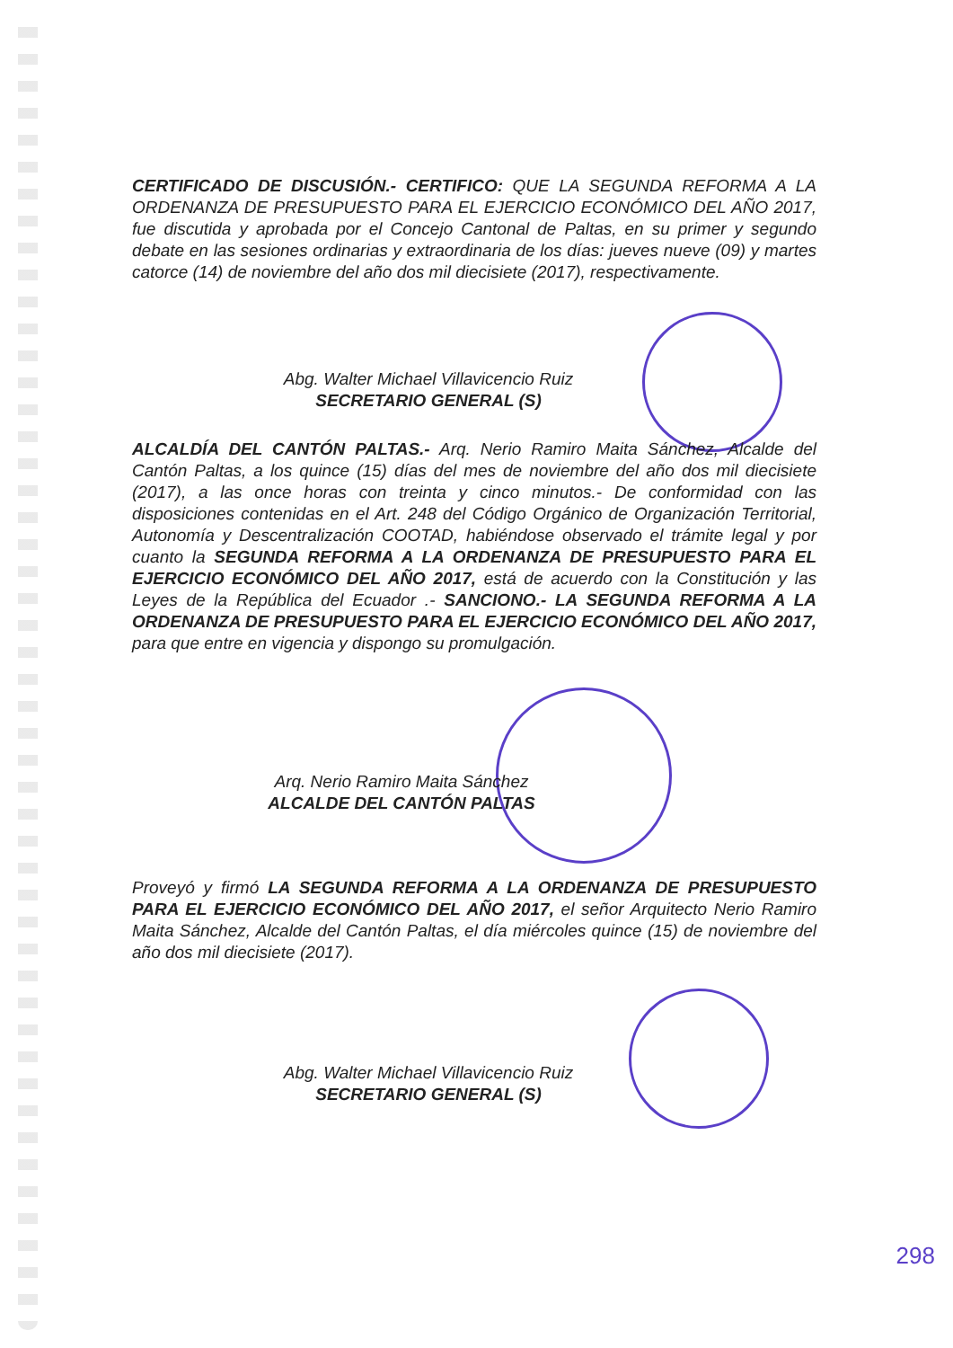CERTIFICADO DE DISCUSIÓN.- CERTIFICO: QUE LA SEGUNDA REFORMA A LA ORDENANZA DE PRESUPUESTO PARA EL EJERCICIO ECONÓMICO DEL AÑO 2017, fue discutida y aprobada por el Concejo Cantonal de Paltas, en su primer y segundo debate en las sesiones ordinarias y extraordinaria de los días: jueves nueve (09) y martes catorce (14) de noviembre del año dos mil diecisiete (2017), respectivamente.
Abg. Walter Michael Villavicencio Ruiz
SECRETARIO GENERAL (S)
ALCALDÍA DEL CANTÓN PALTAS.- Arq. Nerio Ramiro Maita Sánchez, Alcalde del Cantón Paltas, a los quince (15) días del mes de noviembre del año dos mil diecisiete (2017), a las once horas con treinta y cinco minutos.- De conformidad con las disposiciones contenidas en el Art. 248 del Código Orgánico de Organización Territorial, Autonomía y Descentralización COOTAD, habiéndose observado el trámite legal y por cuanto la SEGUNDA REFORMA A LA ORDENANZA DE PRESUPUESTO PARA EL EJERCICIO ECONÓMICO DEL AÑO 2017, está de acuerdo con la Constitución y las Leyes de la República del Ecuador .- SANCIONO.- LA SEGUNDA REFORMA A LA ORDENANZA DE PRESUPUESTO PARA EL EJERCICIO ECONÓMICO DEL AÑO 2017, para que entre en vigencia y dispongo su promulgación.
Arq. Nerio Ramiro Maita Sánchez
ALCALDE DEL CANTÓN PALTAS
Proveyó y firmó LA SEGUNDA REFORMA A LA ORDENANZA DE PRESUPUESTO PARA EL EJERCICIO ECONÓMICO DEL AÑO 2017, el señor Arquitecto Nerio Ramiro Maita Sánchez, Alcalde del Cantón Paltas, el día miércoles quince (15) de noviembre del año dos mil diecisiete (2017).
Abg. Walter Michael Villavicencio Ruiz
SECRETARIO GENERAL (S)
298